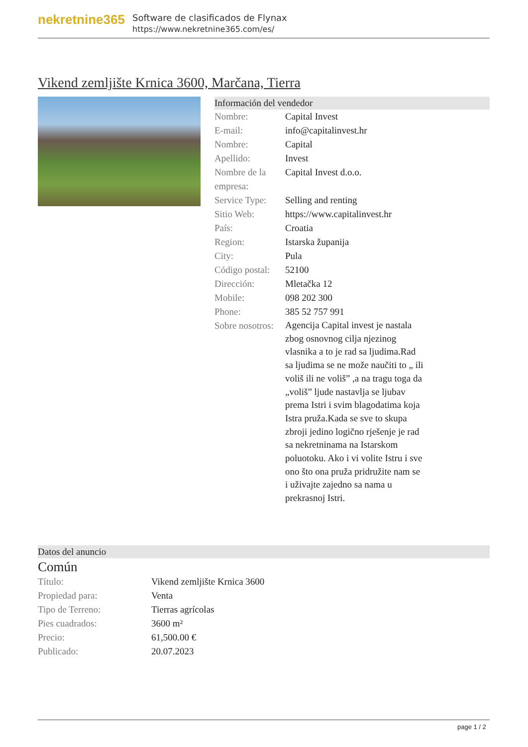nekretnine365
Software de clasificados de Flynax
https://www.nekretnine365.com/es/
Vikend zemljište Krnica 3600, Marčana, Tierra
Información del vendedor
| Nombre: | Capital Invest |
| E-mail: | info@capitalinvest.hr |
| Nombre: | Capital |
| Apellido: | Invest |
| Nombre de la empresa: | Capital Invest d.o.o. |
| Service Type: | Selling and renting |
| Sitio Web: | https://www.capitalinvest.hr |
| País: | Croatia |
| Region: | Istarska županija |
| City: | Pula |
| Código postal: | 52100 |
| Dirección: | Mletačka 12 |
| Mobile: | 098 202 300 |
| Phone: | 385 52 757 991 |
| Sobre nosotros: | Agencija Capital invest je nastala zbog osnovnog cilja njezinog vlasnika a to je rad sa ljudima.Rad sa ljudima se ne može naučiti to „ ili voliš ili ne voliš” ,a na tragu toga da „voliš” ljude nastavlja se ljubav prema Istri i svim blagodatima koja Istra pruža.Kada se sve to skupa zbroji jedino logično rješenje je rad sa nekretninama na Istarskom poluotoku. Ako i vi volite Istru i sve ono što ona pruža pridružite nam se i uživajte zajedno sa nama u prekrasnoj Istri. |
Datos del anuncio
Común
| Título: | Vikend zemljište Krnica 3600 |
| Propiedad para: | Venta |
| Tipo de Terreno: | Tierras agrícolas |
| Pies cuadrados: | 3600 m² |
| Precio: | 61,500.00 € |
| Publicado: | 20.07.2023 |
page 1 / 2